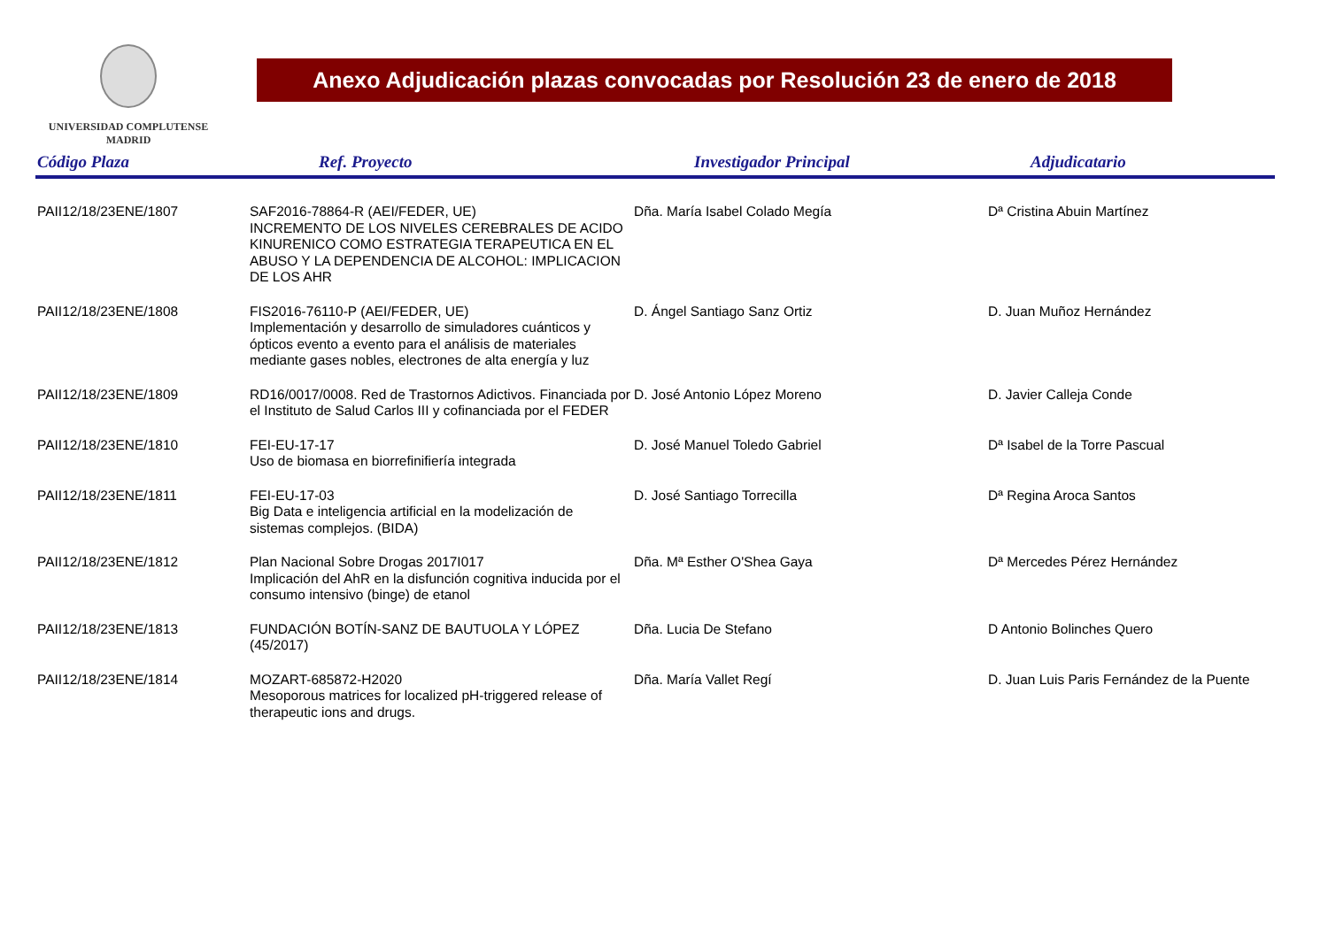UNIVERSIDAD COMPLUTENSE
MADRID
Anexo Adjudicación plazas convocadas por Resolución 23 de enero de 2018
| Código Plaza | Ref. Proyecto | Investigador Principal | Adjudicatario |
| --- | --- | --- | --- |
| PAII12/18/23ENE/1807 | SAF2016-78864-R (AEI/FEDER, UE) INCREMENTO DE LOS NIVELES CEREBRALES DE ACIDO KINURENICO COMO ESTRATEGIA TERAPEUTICA EN EL ABUSO Y LA DEPENDENCIA DE ALCOHOL: IMPLICACION DE LOS AHR | Dña. María Isabel Colado Megía | Dª Cristina Abuin Martínez |
| PAII12/18/23ENE/1808 | FIS2016-76110-P (AEI/FEDER, UE) Implementación y desarrollo de simuladores cuánticos y ópticos evento a evento para el análisis de materiales mediante gases nobles, electrones de alta energía y luz | D. Ángel Santiago Sanz Ortiz | D. Juan Muñoz Hernández |
| PAII12/18/23ENE/1809 | RD16/0017/0008. Red de Trastornos Adictivos. Financiada por el Instituto de Salud Carlos III y cofinanciada por el FEDER | D. José Antonio López Moreno | D. Javier Calleja Conde |
| PAII12/18/23ENE/1810 | FEI-EU-17-17 Uso de biomasa en biorrefinifiería integrada | D. José Manuel Toledo Gabriel | Dª Isabel de la Torre Pascual |
| PAII12/18/23ENE/1811 | FEI-EU-17-03 Big Data e inteligencia artificial en la modelización de sistemas complejos. (BIDA) | D. José Santiago Torrecilla | Dª Regina Aroca Santos |
| PAII12/18/23ENE/1812 | Plan Nacional Sobre Drogas 2017I017 Implicación del AhR en la disfunción cognitiva inducida por el consumo intensivo (binge) de etanol | Dña. Mª Esther O'Shea Gaya | Dª Mercedes Pérez Hernández |
| PAII12/18/23ENE/1813 | FUNDACIÓN BOTÍN-SANZ DE BAUTUOLA Y LÓPEZ (45/2017) | Dña. Lucia De Stefano | D Antonio Bolinches Quero |
| PAII12/18/23ENE/1814 | MOZART-685872-H2020 Mesoporous matrices for localized pH-triggered release of therapeutic ions and drugs. | Dña. María Vallet Regí | D. Juan Luis Paris Fernández de la Puente |